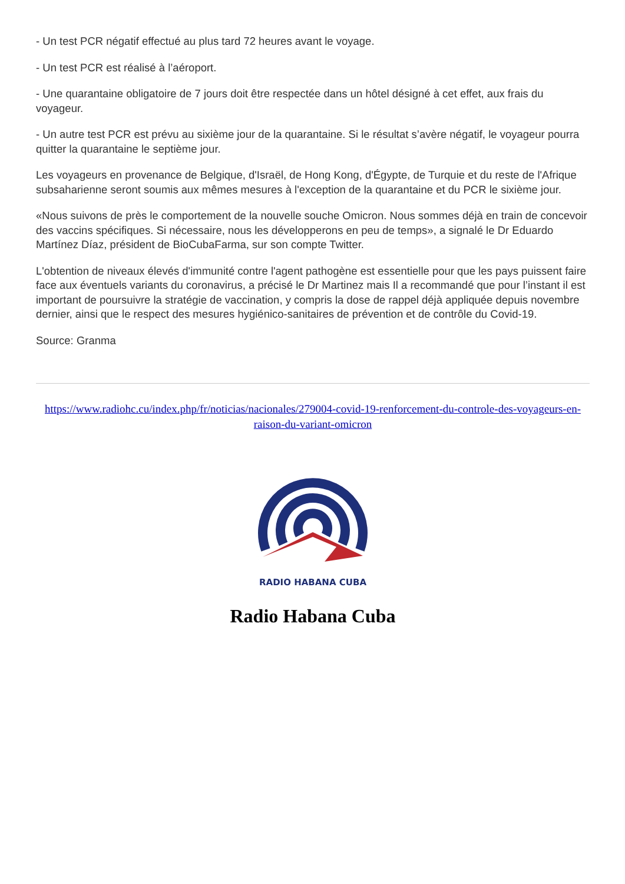- Un test PCR négatif effectué au plus tard 72 heures avant le voyage.
- Un test PCR est réalisé à l’aéroport.
- Une quarantaine obligatoire de 7 jours doit être respectée dans un hôtel désigné à cet effet, aux frais du voyageur.
- Un autre test PCR est prévu au sixième jour de la quarantaine. Si le résultat s’avère négatif, le voyageur pourra quitter la quarantaine le septième jour.
Les voyageurs en provenance de Belgique, d'Israël, de Hong Kong, d'Égypte, de Turquie et du reste de l'Afrique subsaharienne seront soumis aux mêmes mesures à l'exception de la quarantaine et du PCR le sixième jour.
«Nous suivons de près le comportement de la nouvelle souche Omicron. Nous sommes déjà en train de concevoir des vaccins spécifiques. Si nécessaire, nous les développerons en peu de temps», a signalé le Dr Eduardo Martínez Díaz, président de BioCubaFarma, sur son compte Twitter.
L'obtention de niveaux élevés d'immunité contre l'agent pathogène est essentielle pour que les pays puissent faire face aux éventuels variants du coronavirus, a précisé le Dr Martinez mais Il a recommandé que pour l’instant il est important de poursuivre la stratégie de vaccination, y compris la dose de rappel déjà appliquée depuis novembre dernier, ainsi que le respect des mesures hygiénico-sanitaires de prévention et de contrôle du Covid-19.
Source: Granma
https://www.radiohc.cu/index.php/fr/noticias/nacionales/279004-covid-19-renforcement-du-controle-des-voyageurs-en-raison-du-variant-omicron
RADIO HABANA CUBA
Radio Habana Cuba